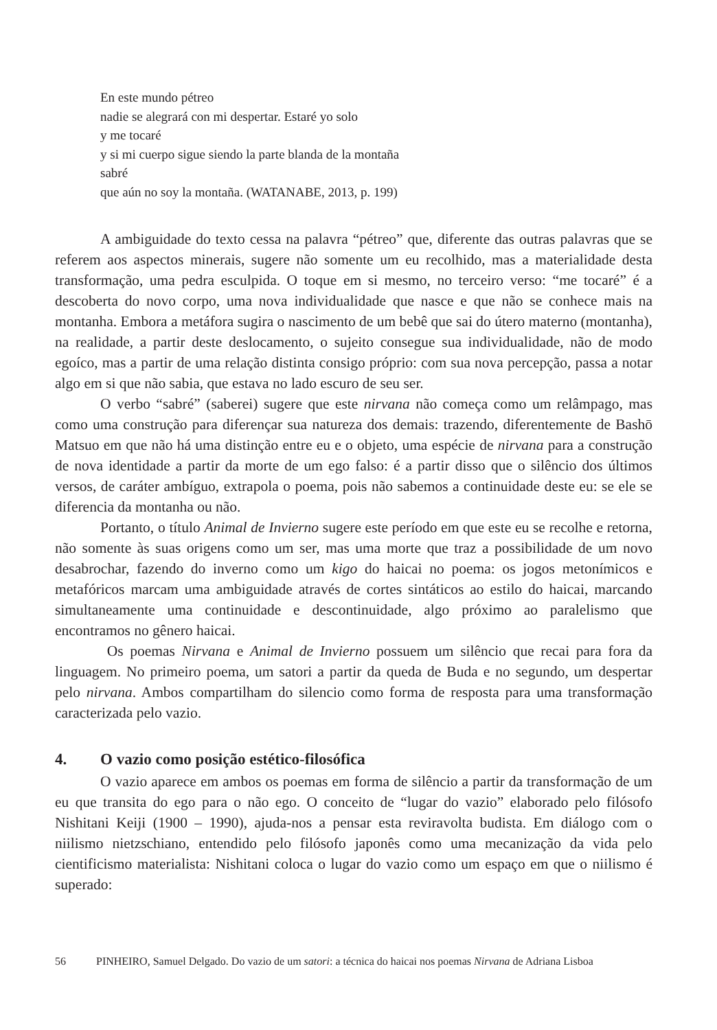En este mundo pétreo
nadie se alegrará con mi despertar. Estaré yo solo
y me tocaré
y si mi cuerpo sigue siendo la parte blanda de la montaña
sabré
que aún no soy la montaña. (WATANABE, 2013, p. 199)
A ambiguidade do texto cessa na palavra “pétreo” que, diferente das outras palavras que se referem aos aspectos minerais, sugere não somente um eu recolhido, mas a materialidade desta transformação, uma pedra esculpida. O toque em si mesmo, no terceiro verso: “me tocaré” é a descoberta do novo corpo, uma nova individualidade que nasce e que não se conhece mais na montanha. Embora a metáfora sugira o nascimento de um bebê que sai do útero materno (montanha), na realidade, a partir deste deslocamento, o sujeito consegue sua individualidade, não de modo egoíco, mas a partir de uma relação distinta consigo próprio: com sua nova percepção, passa a notar algo em si que não sabia, que estava no lado escuro de seu ser.
O verbo “sabré” (saberei) sugere que este nirvana não começa como um relâmpago, mas como uma construção para diferençar sua natureza dos demais: trazendo, diferentemente de Bashō Matsuo em que não há uma distinção entre eu e o objeto, uma espécie de nirvana para a construção de nova identidade a partir da morte de um ego falso: é a partir disso que o silêncio dos últimos versos, de caráter ambíguo, extrapola o poema, pois não sabemos a continuidade deste eu: se ele se diferencia da montanha ou não.
Portanto, o título Animal de Invierno sugere este período em que este eu se recolhe e retorna, não somente às suas origens como um ser, mas uma morte que traz a possibilidade de um novo desabrochar, fazendo do inverno como um kigo do haicai no poema: os jogos metonímicos e metafóricos marcam uma ambiguidade através de cortes sintáticos ao estilo do haicai, marcando simultaneamente uma continuidade e descontinuidade, algo próximo ao paralelismo que encontramos no gênero haicai.
Os poemas Nirvana e Animal de Invierno possuem um silêncio que recai para fora da linguagem. No primeiro poema, um satori a partir da queda de Buda e no segundo, um despertar pelo nirvana. Ambos compartilham do silencio como forma de resposta para uma transformação caracterizada pelo vazio.
4. O vazio como posição estético-filosófica
O vazio aparece em ambos os poemas em forma de silêncio a partir da transformação de um eu que transita do ego para o não ego. O conceito de “lugar do vazio” elaborado pelo filósofo Nishitani Keiji (1900 – 1990), ajuda-nos a pensar esta reviravolta budista. Em diálogo com o niilismo nietzschiano, entendido pelo filósofo japonês como uma mecanização da vida pelo cientificismo materialista: Nishitani coloca o lugar do vazio como um espaço em que o niilismo é superado:
56 PINHEIRO, Samuel Delgado. Do vazio de um satori: a técnica do haicai nos poemas Nirvana de Adriana Lisboa